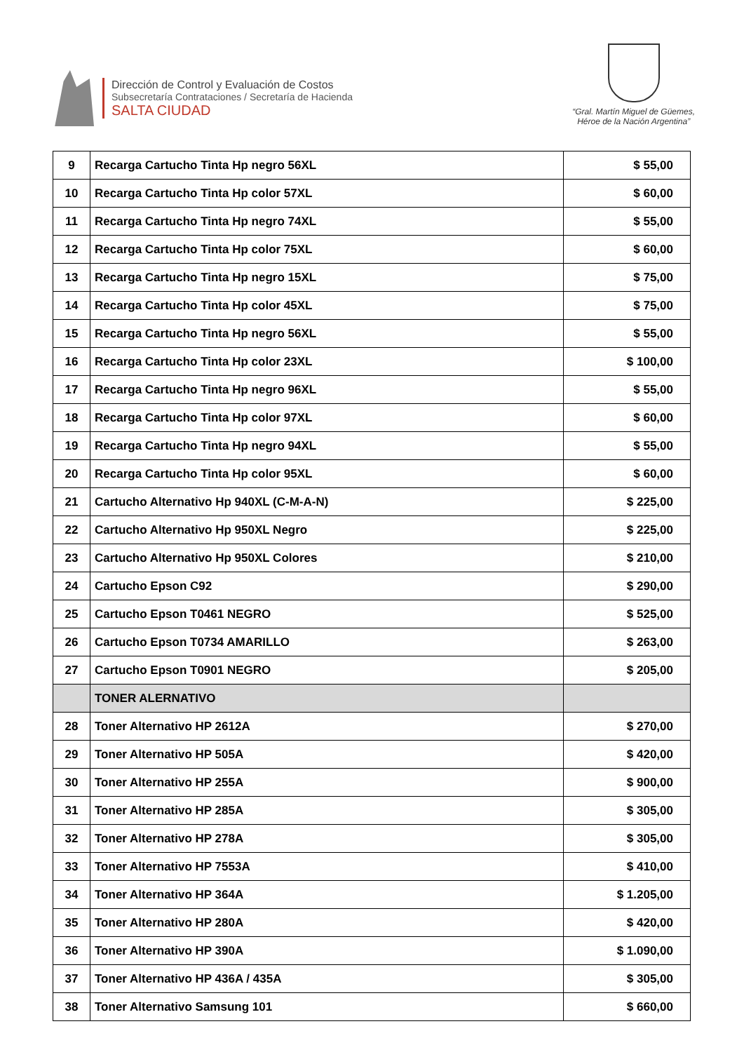Dirección de Control y Evaluación de Costos
Subsecretaría Contrataciones / Secretaría de Hacienda
SALTA CIUDAD
“Gral. Martín Miguel de Güemes,
Héroe de la Nación Argentina”
| 9 | Recarga Cartucho Tinta Hp negro 56XL | $ 55,00 |
| 10 | Recarga Cartucho Tinta Hp color 57XL | $ 60,00 |
| 11 | Recarga Cartucho Tinta Hp negro 74XL | $ 55,00 |
| 12 | Recarga Cartucho Tinta Hp color 75XL | $ 60,00 |
| 13 | Recarga Cartucho Tinta Hp negro 15XL | $ 75,00 |
| 14 | Recarga Cartucho Tinta Hp color 45XL | $ 75,00 |
| 15 | Recarga Cartucho Tinta Hp negro 56XL | $ 55,00 |
| 16 | Recarga Cartucho Tinta Hp color 23XL | $ 100,00 |
| 17 | Recarga Cartucho Tinta Hp negro 96XL | $ 55,00 |
| 18 | Recarga Cartucho Tinta Hp color 97XL | $ 60,00 |
| 19 | Recarga Cartucho Tinta Hp negro 94XL | $ 55,00 |
| 20 | Recarga Cartucho Tinta Hp color 95XL | $ 60,00 |
| 21 | Cartucho Alternativo Hp 940XL (C-M-A-N) | $ 225,00 |
| 22 | Cartucho Alternativo Hp 950XL Negro | $ 225,00 |
| 23 | Cartucho Alternativo Hp 950XL Colores | $ 210,00 |
| 24 | Cartucho Epson C92 | $ 290,00 |
| 25 | Cartucho Epson T0461 NEGRO | $ 525,00 |
| 26 | Cartucho Epson T0734 AMARILLO | $ 263,00 |
| 27 | Cartucho Epson T0901 NEGRO | $ 205,00 |
| | TONER ALERNATIVO | |
| 28 | Toner Alternativo HP 2612A | $ 270,00 |
| 29 | Toner Alternativo HP 505A | $ 420,00 |
| 30 | Toner Alternativo HP 255A | $ 900,00 |
| 31 | Toner Alternativo HP 285A | $ 305,00 |
| 32 | Toner Alternativo HP 278A | $ 305,00 |
| 33 | Toner Alternativo HP 7553A | $ 410,00 |
| 34 | Toner Alternativo HP 364A | $ 1.205,00 |
| 35 | Toner Alternativo HP 280A | $ 420,00 |
| 36 | Toner Alternativo HP 390A | $ 1.090,00 |
| 37 | Toner Alternativo HP 436A / 435A | $ 305,00 |
| 38 | Toner Alternativo Samsung 101 | $ 660,00 |